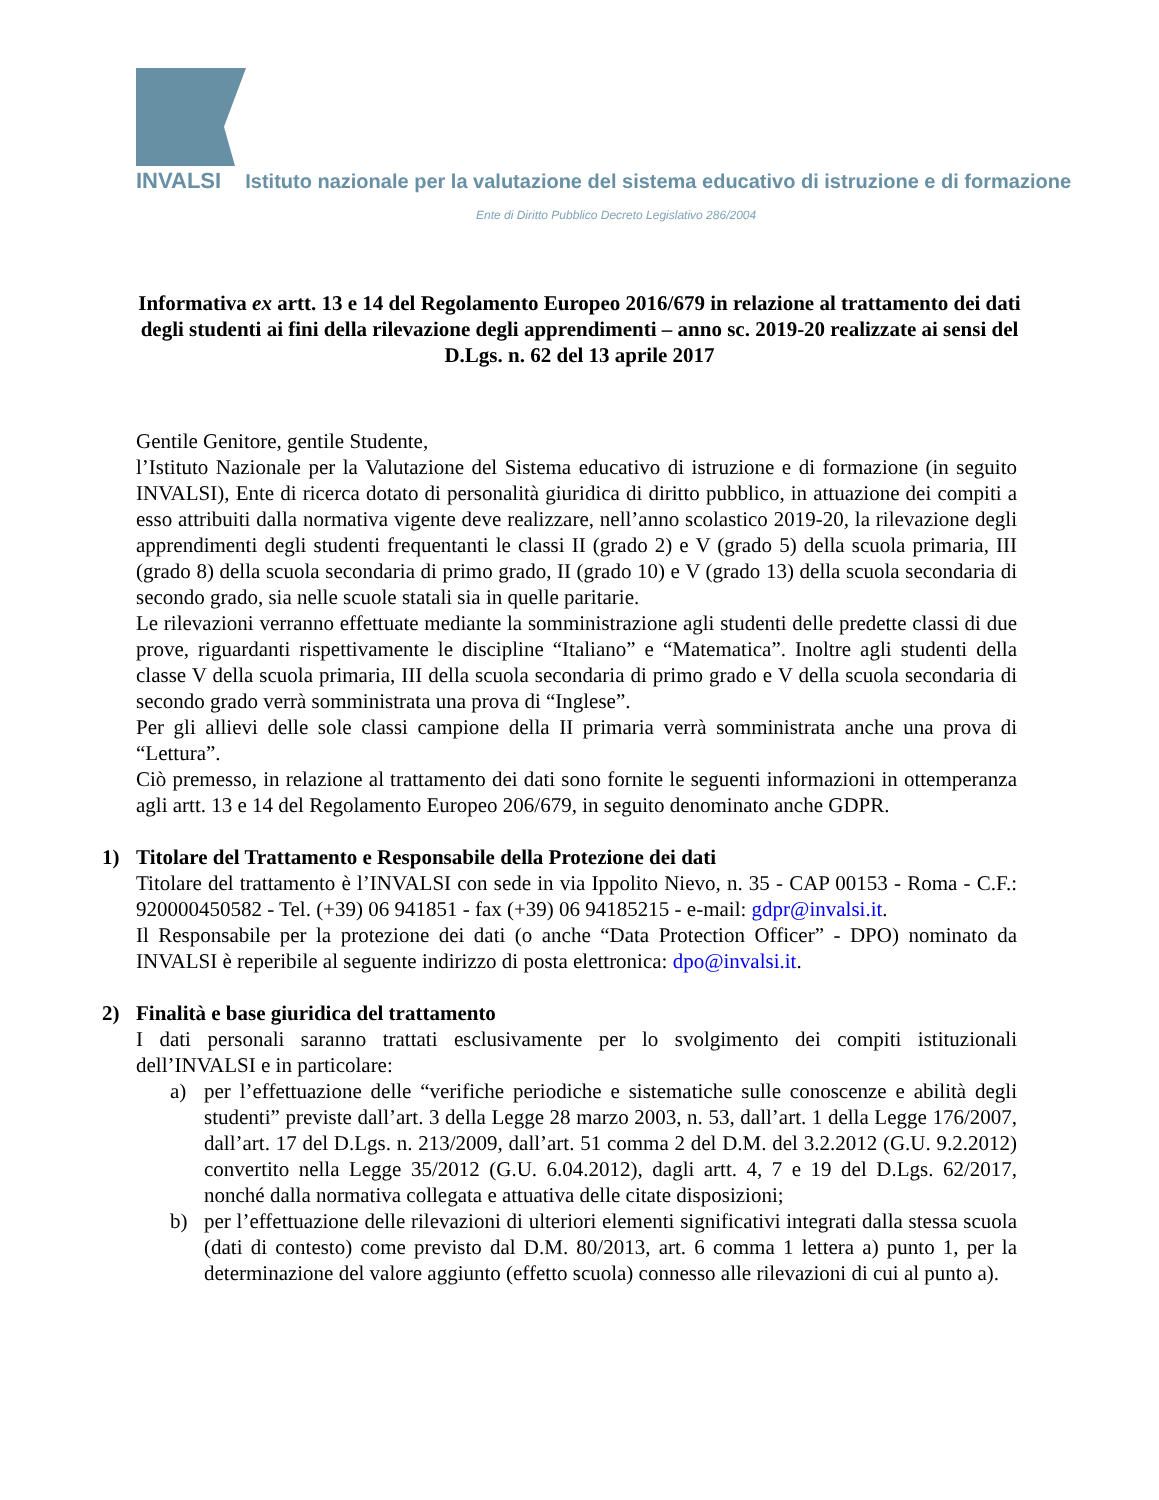INVALSI Istituto nazionale per la valutazione del sistema educativo di istruzione e di formazione
Ente di Diritto Pubblico Decreto Legislativo 286/2004
Informativa ex artt. 13 e 14 del Regolamento Europeo 2016/679 in relazione al trattamento dei dati degli studenti ai fini della rilevazione degli apprendimenti – anno sc. 2019-20 realizzate ai sensi del D.Lgs. n. 62 del 13 aprile 2017
Gentile Genitore, gentile Studente,
l’Istituto Nazionale per la Valutazione del Sistema educativo di istruzione e di formazione (in seguito INVALSI), Ente di ricerca dotato di personalità giuridica di diritto pubblico, in attuazione dei compiti a esso attribuiti dalla normativa vigente deve realizzare, nell’anno scolastico 2019-20, la rilevazione degli apprendimenti degli studenti frequentanti le classi II (grado 2) e V (grado 5) della scuola primaria, III (grado 8) della scuola secondaria di primo grado, II (grado 10) e V (grado 13) della scuola secondaria di secondo grado, sia nelle scuole statali sia in quelle paritarie.
Le rilevazioni verranno effettuate mediante la somministrazione agli studenti delle predette classi di due prove, riguardanti rispettivamente le discipline “Italiano” e “Matematica”. Inoltre agli studenti della classe V della scuola primaria, III della scuola secondaria di primo grado e V della scuola secondaria di secondo grado verrà somministrata una prova di “Inglese”.
Per gli allievi delle sole classi campione della II primaria verrà somministrata anche una prova di “Lettura”.
Ciò premesso, in relazione al trattamento dei dati sono fornite le seguenti informazioni in ottemperanza agli artt. 13 e 14 del Regolamento Europeo 206/679, in seguito denominato anche GDPR.
1) Titolare del Trattamento e Responsabile della Protezione dei dati
Titolare del trattamento è l’INVALSI con sede in via Ippolito Nievo, n. 35 - CAP 00153 - Roma - C.F.: 920000450582 - Tel. (+39) 06 941851 - fax (+39) 06 94185215 - e-mail: gdpr@invalsi.it.
Il Responsabile per la protezione dei dati (o anche “Data Protection Officer” - DPO) nominato da INVALSI è reperibile al seguente indirizzo di posta elettronica: dpo@invalsi.it.
2) Finalità e base giuridica del trattamento
I dati personali saranno trattati esclusivamente per lo svolgimento dei compiti istituzionali dell’INVALSI e in particolare:
a) per l’effettuazione delle “verifiche periodiche e sistematiche sulle conoscenze e abilità degli studenti” previste dall’art. 3 della Legge 28 marzo 2003, n. 53, dall’art. 1 della Legge 176/2007, dall’art. 17 del D.Lgs. n. 213/2009, dall’art. 51 comma 2 del D.M. del 3.2.2012 (G.U. 9.2.2012) convertito nella Legge 35/2012 (G.U. 6.04.2012), dagli artt. 4, 7 e 19 del D.Lgs. 62/2017, nonché dalla normativa collegata e attuativa delle citate disposizioni;
b) per l’effettuazione delle rilevazioni di ulteriori elementi significativi integrati dalla stessa scuola (dati di contesto) come previsto dal D.M. 80/2013, art. 6 comma 1 lettera a) punto 1, per la determinazione del valore aggiunto (effetto scuola) connesso alle rilevazioni di cui al punto a).